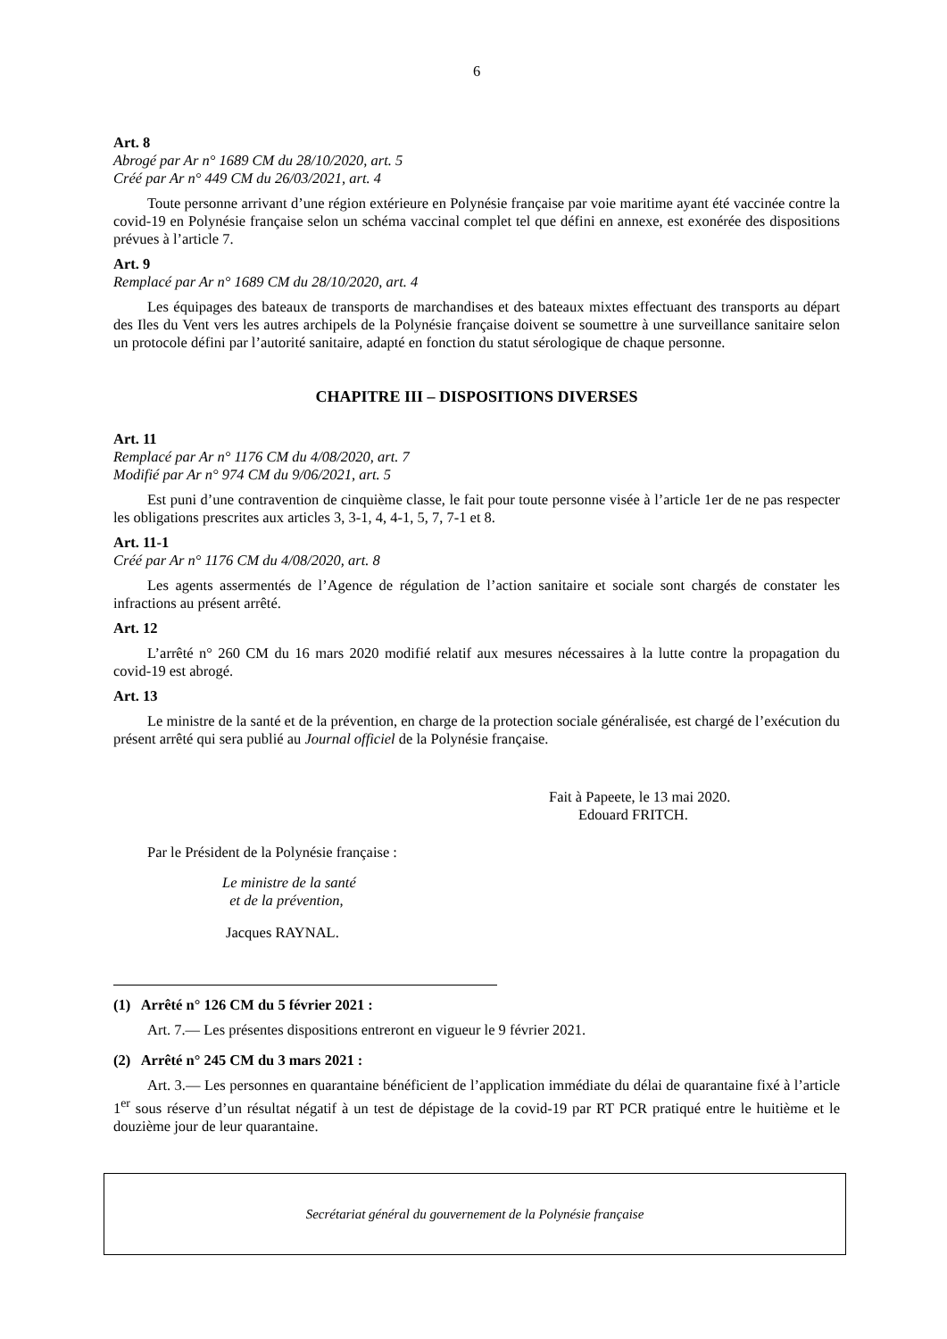6
Art. 8
Abrogé par Ar n° 1689 CM du 28/10/2020, art. 5
Créé par Ar n° 449 CM du 26/03/2021, art. 4
Toute personne arrivant d’une région extérieure en Polynésie française par voie maritime ayant été vaccinée contre la covid-19 en Polynésie française selon un schéma vaccinal complet tel que défini en annexe, est exonérée des dispositions prévues à l’article 7.
Art. 9
Remplacé par Ar n° 1689 CM du 28/10/2020, art. 4
Les équipages des bateaux de transports de marchandises et des bateaux mixtes effectuant des transports au départ des Iles du Vent vers les autres archipels de la Polynésie française doivent se soumettre à une surveillance sanitaire selon un protocole défini par l’autorité sanitaire, adapté en fonction du statut sérologique de chaque personne.
CHAPITRE III – DISPOSITIONS DIVERSES
Art. 11
Remplacé par Ar n° 1176 CM du 4/08/2020, art. 7
Modifié par Ar n° 974 CM du 9/06/2021, art. 5
Est puni d’une contravention de cinquième classe, le fait pour toute personne visée à l’article 1er de ne pas respecter les obligations prescrites aux articles 3, 3-1, 4, 4-1, 5, 7, 7-1 et 8.
Art. 11-1
Créé par Ar n° 1176 CM du 4/08/2020, art. 8
Les agents assermentés de l’Agence de régulation de l’action sanitaire et sociale sont chargés de constater les infractions au présent arrêté.
Art. 12
L’arrêté n° 260 CM du 16 mars 2020 modifié relatif aux mesures nécessaires à la lutte contre la propagation du covid-19 est abrogé.
Art. 13
Le ministre de la santé et de la prévention, en charge de la protection sociale généralisée, est chargé de l’exécution du présent arrêté qui sera publié au Journal officiel de la Polynésie française.
Fait à Papeete, le 13 mai 2020.
Edouard FRITCH.
Par le Président de la Polynésie française :
Le ministre de la santé
et de la prévention,
Jacques RAYNAL.
(1) Arrêté n° 126 CM du 5 février 2021 :
Art. 7.— Les présentes dispositions entreront en vigueur le 9 février 2021.
(2) Arrêté n° 245 CM du 3 mars 2021 :
Art. 3.— Les personnes en quarantaine bénéficient de l’application immédiate du délai de quarantaine fixé à l’article 1<sup>er</sup> sous réserve d’un résultat négatif à un test de dépistage de la covid-19 par RT PCR pratiqué entre le huitième et le douzième jour de leur quarantaine.
Secrétariat général du gouvernement de la Polynésie française